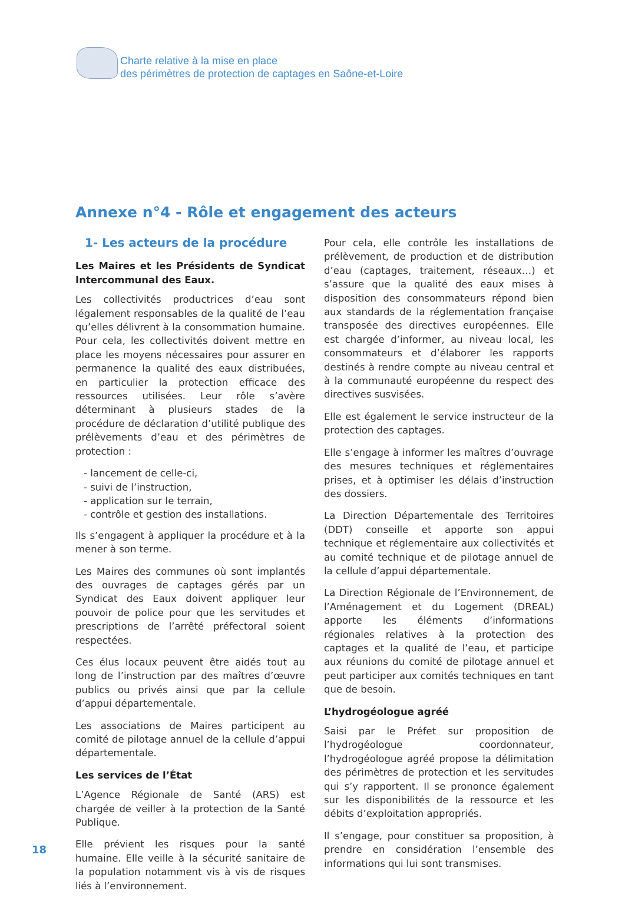Charte relative à la mise en place
des périmètres de protection de captages en Saône-et-Loire
Annexe n°4 - Rôle et engagement des acteurs
1- Les acteurs de la procédure
Les Maires et les Présidents de Syndicat Intercommunal des Eaux.
Les collectivités productrices d’eau sont légalement responsables de la qualité de l’eau qu’elles délivrent à la consommation humaine. Pour cela, les collectivités doivent mettre en place les moyens nécessaires pour assurer en permanence la qualité des eaux distribuées, en particulier la protection efficace des ressources utilisées. Leur rôle s’avère déterminant à plusieurs stades de la procédure de déclaration d’utilité publique des prélèvements d’eau et des périmètres de protection :
- lancement de celle-ci,
- suivi de l’instruction,
- application sur le terrain,
- contrôle et gestion des installations.
Ils s’engagent à appliquer la procédure et à la mener à son terme.
Les Maires des communes où sont implantés des ouvrages de captages gérés par un Syndicat des Eaux doivent appliquer leur pouvoir de police pour que les servitudes et prescriptions de l’arrêté préfectoral soient respectées.
Ces élus locaux peuvent être aidés tout au long de l’instruction par des maîtres d’œuvre publics ou privés ainsi que par la cellule d’appui départementale.
Les associations de Maires participent au comité de pilotage annuel de la cellule d’appui départementale.
Les services de l’État
L’Agence Régionale de Santé (ARS) est chargée de veiller à la protection de la Santé Publique.
Elle prévient les risques pour la santé humaine. Elle veille à la sécurité sanitaire de la population notamment vis à vis de risques liés à l’environnement.
Pour cela, elle contrôle les installations de prélèvement, de production et de distribution d’eau (captages, traitement, réseaux…) et s’assure que la qualité des eaux mises à disposition des consommateurs répond bien aux standards de la réglementation française transposée des directives européennes. Elle est chargée d’informer, au niveau local, les consommateurs et d’élaborer les rapports destinés à rendre compte au niveau central et à la communauté européenne du respect des directives susvisées.
Elle est également le service instructeur de la protection des captages.
Elle s’engage à informer les maîtres d’ouvrage des mesures techniques et réglementaires prises, et à optimiser les délais d’instruction des dossiers.
La Direction Départementale des Territoires (DDT) conseille et apporte son appui technique et réglementaire aux collectivités et au comité technique et de pilotage annuel de la cellule d’appui départementale.
La Direction Régionale de l’Environnement, de l’Aménagement et du Logement (DREAL) apporte les éléments d’informations régionales relatives à la protection des captages et la qualité de l’eau, et participe aux réunions du comité de pilotage annuel et peut participer aux comités techniques en tant que de besoin.
L’hydrogéologue agréé
Saisi par le Préfet sur proposition de l’hydrogéologue coordonnateur, l’hydrogéologue agréé propose la délimitation des périmètres de protection et les servitudes qui s’y rapportent. Il se prononce également sur les disponibilités de la ressource et les débits d’exploitation appropriés.
Il s’engage, pour constituer sa proposition, à prendre en considération l’ensemble des informations qui lui sont transmises.
18